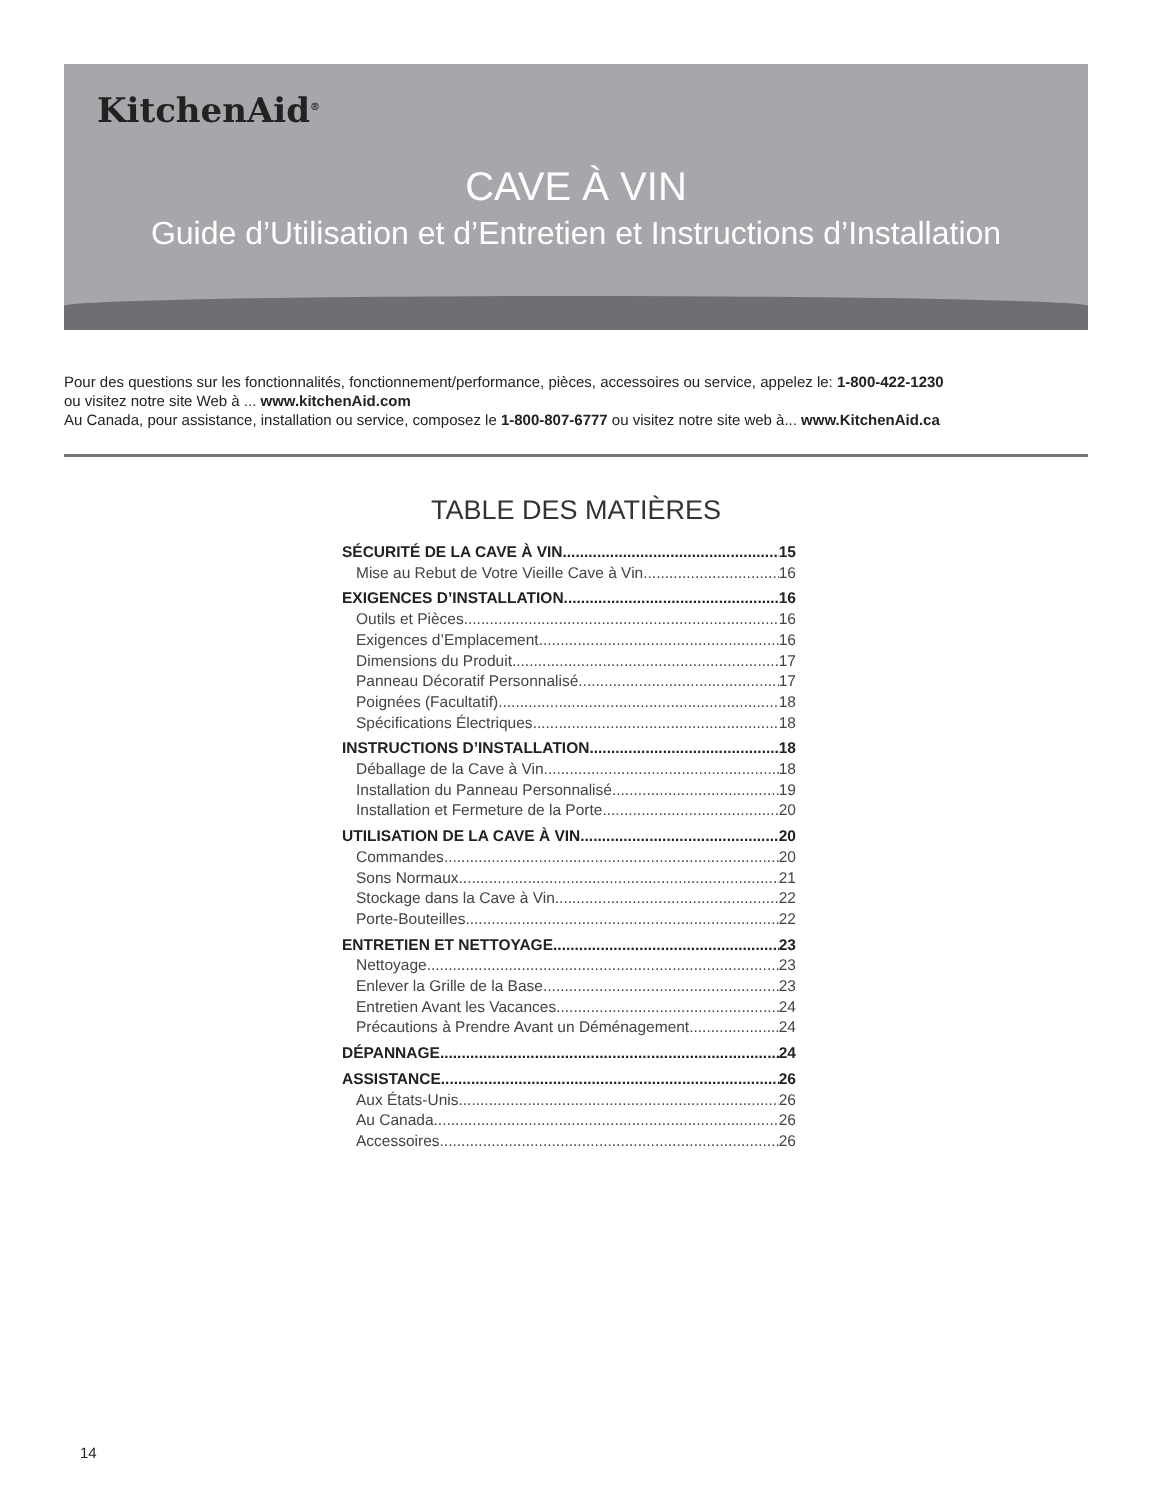KitchenAid<sup>®</sup>
CAVE À VIN
Guide d’Utilisation et d’Entretien et Instructions d’Installation
Pour des questions sur les fonctionnalités, fonctionnement/performance, pièces, accessoires ou service, appelez le: 1-800-422-1230
ou visitez notre site Web à ... www.kitchenAid.com
Au Canada, pour assistance, installation ou service, composez le 1-800-807-6777 ou visitez notre site web à... www.KitchenAid.ca
TABLE DES MATIÈRES
SÉCURITÉ DE LA CAVE À VIN 15
Mise au Rebut de Votre Vieille Cave à Vin 16
EXIGENCES D’INSTALLATION 16
Outils et Pièces 16
Exigences d’Emplacement 16
Dimensions du Produit 17
Panneau Décoratif Personnalisé 17
Poignées (Facultatif) 18
Spécifications Électriques 18
INSTRUCTIONS D’INSTALLATION 18
Déballage de la Cave à Vin 18
Installation du Panneau Personnalisé 19
Installation et Fermeture de la Porte 20
UTILISATION DE LA CAVE À VIN 20
Commandes 20
Sons Normaux 21
Stockage dans la Cave à Vin 22
Porte-Bouteilles 22
ENTRETIEN ET NETTOYAGE 23
Nettoyage 23
Enlever la Grille de la Base 23
Entretien Avant les Vacances 24
Précautions à Prendre Avant un Déménagement 24
DÉPANNAGE 24
ASSISTANCE 26
Aux États-Unis. 26
Au Canada 26
Accessoires 26
14